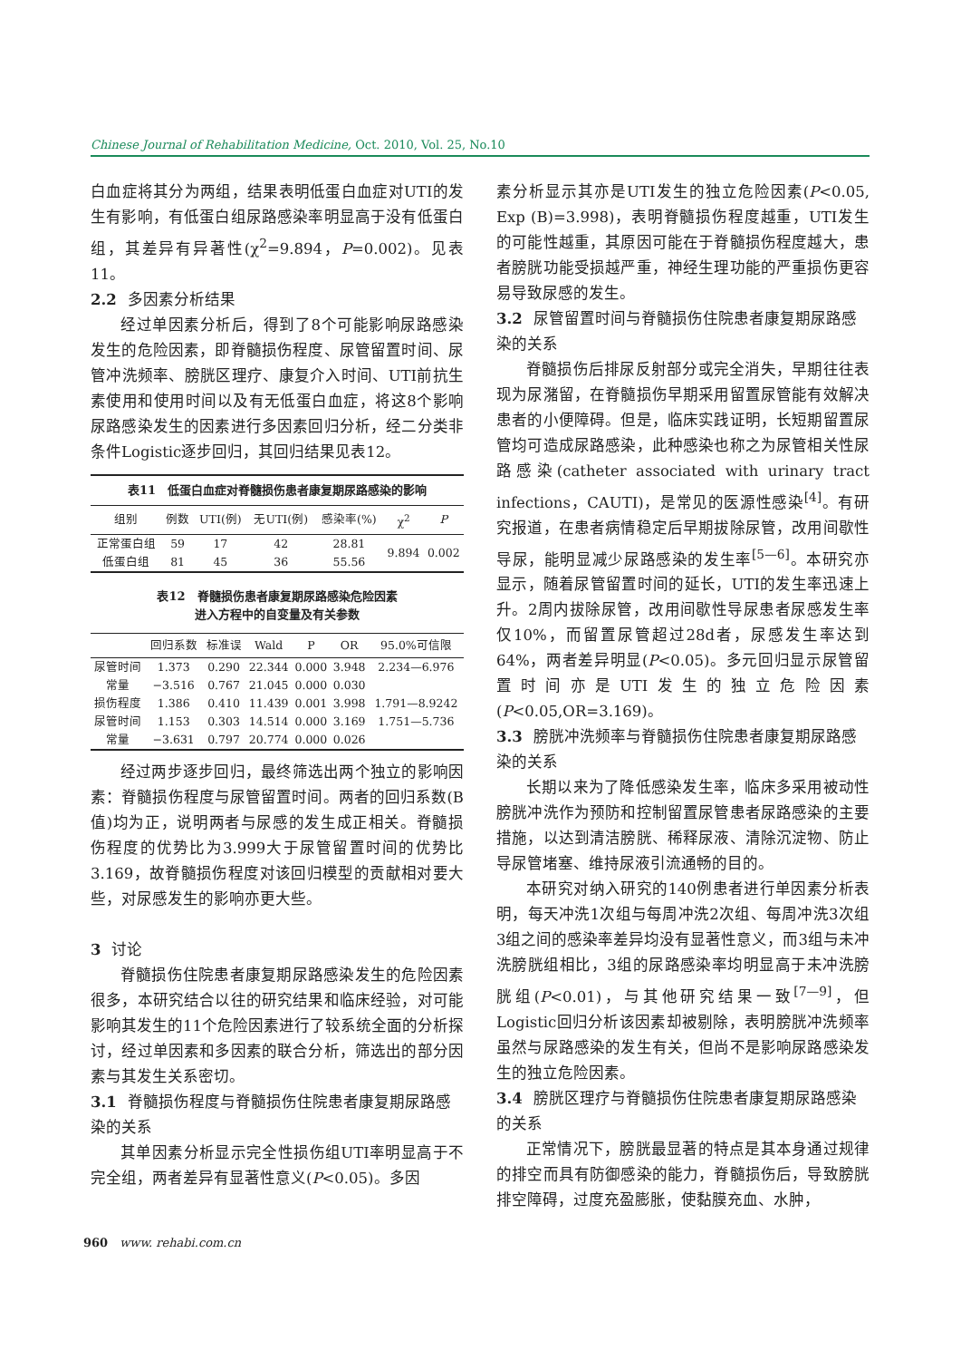Chinese Journal of Rehabilitation Medicine, Oct. 2010, Vol. 25, No.10
白血症将其分为两组，结果表明低蛋白血症对UTI的发生有影响，有低蛋白组尿路感染率明显高于没有低蛋白组，其差异有异著性(χ<sup>2</sup>=9.894，P=0.002)。见表11。
2.2 多因素分析结果
经过单因素分析后，得到了8个可能影响尿路感染发生的危险因素，即脊髓损伤程度、尿管留置时间、尿管冲洗频率、膀胱区理疗、康复介入时间、UTI前抗生素使用和使用时间以及有无低蛋白血症，将这8个影响尿路感染发生的因素进行多因素回归分析，经二分类非条件Logistic逐步回归，其回归结果见表12。
表11　低蛋白血症对脊髓损伤患者康复期尿路感染的影响
| 组别 | 例数 | UTI(例) | 无UTI(例) | 感染率(%) | χ<sup>2</sup> | P |
| --- | --- | --- | --- | --- | --- | --- |
| 正常蛋白组 | 59 | 17 | 42 | 28.81 | 9.894 | 0.002 |
| 低蛋白组 | 81 | 45 | 36 | 55.56 | | |
表12　脊髓损伤患者康复期尿路感染危险因素
进入方程中的自变量及有关参数
| | 回归系数 | 标准误 | Wald | P | OR | 95.0%可信限 |
| --- | --- | --- | --- | --- | --- | --- |
| 尿管时间 | 1.373 | 0.290 | 22.344 | 0.000 | 3.948 | 2.234—6.976 |
| 常量 | −3.516 | 0.767 | 21.045 | 0.000 | 0.030 | |
| 损伤程度 | 1.386 | 0.410 | 11.439 | 0.001 | 3.998 | 1.791—8.9242 |
| 尿管时间 | 1.153 | 0.303 | 14.514 | 0.000 | 3.169 | 1.751—5.736 |
| 常量 | −3.631 | 0.797 | 20.774 | 0.000 | 0.026 | |
经过两步逐步回归，最终筛选出两个独立的影响因素：脊髓损伤程度与尿管留置时间。两者的回归系数(B值)均为正，说明两者与尿感的发生成正相关。脊髓损伤程度的优势比为3.999大于尿管留置时间的优势比3.169，故脊髓损伤程度对该回归模型的贡献相对要大些，对尿感发生的影响亦更大些。
3 讨论
脊髓损伤住院患者康复期尿路感染发生的危险因素很多，本研究结合以往的研究结果和临床经验，对可能影响其发生的11个危险因素进行了较系统全面的分析探讨，经过单因素和多因素的联合分析，筛选出的部分因素与其发生关系密切。
3.1 脊髓损伤程度与脊髓损伤住院患者康复期尿路感染的关系
其单因素分析显示完全性损伤组UTI率明显高于不完全组，两者差异有显著性意义(P<0.05)。多因
素分析显示其亦是UTI发生的独立危险因素(P<0.05, Exp (B)=3.998)，表明脊髓损伤程度越重，UTI发生的可能性越重，其原因可能在于脊髓损伤程度越大，患者膀胱功能受损越严重，神经生理功能的严重损伤更容易导致尿感的发生。
3.2 尿管留置时间与脊髓损伤住院患者康复期尿路感染的关系
脊髓损伤后排尿反射部分或完全消失，早期往往表现为尿潴留，在脊髓损伤早期采用留置尿管能有效解决患者的小便障碍。但是，临床实践证明，长短期留置尿管均可造成尿路感染，此种感染也称之为尿管相关性尿路感染(catheter associated with urinary tract infections，CAUTI)，是常见的医源性感染<sup>[4]</sup>。有研究报道，在患者病情稳定后早期拔除尿管，改用间歇性导尿，能明显减少尿路感染的发生率<sup>[5—6]</sup>。本研究亦显示，随着尿管留置时间的延长，UTI的发生率迅速上升。2周内拔除尿管，改用间歇性导尿患者尿感发生率仅10%，而留置尿管超过28d者，尿感发生率达到64%，两者差异明显(P<0.05)。多元回归显示尿管留置时间亦是UTI发生的独立危险因素(P<0.05,OR=3.169)。
3.3 膀胱冲洗频率与脊髓损伤住院患者康复期尿路感染的关系
长期以来为了降低感染发生率，临床多采用被动性膀胱冲洗作为预防和控制留置尿管患者尿路感染的主要措施，以达到清洁膀胱、稀释尿液、清除沉淀物、防止导尿管堵塞、维持尿液引流通畅的目的。
本研究对纳入研究的140例患者进行单因素分析表明，每天冲洗1次组与每周冲洗2次组、每周冲洗3次组3组之间的感染率差异均没有显著性意义，而3组与未冲洗膀胱组相比，3组的尿路感染率均明显高于未冲洗膀胱组(P<0.01)，与其他研究结果一致<sup>[7—9]</sup>，但Logistic回归分析该因素却被剔除，表明膀胱冲洗频率虽然与尿路感染的发生有关，但尚不是影响尿路感染发生的独立危险因素。
3.4 膀胱区理疗与脊髓损伤住院患者康复期尿路感染的关系
正常情况下，膀胱最显著的特点是其本身通过规律的排空而具有防御感染的能力，脊髓损伤后，导致膀胱排空障碍，过度充盈膨胀，使黏膜充血、水肿，
960　www. rehabi.com.cn